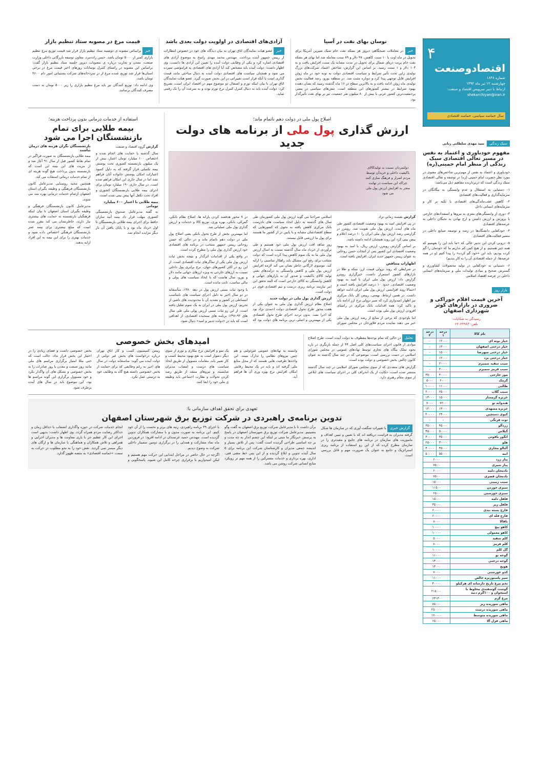۴
اقتصادوصنعت
شماره ۱۸۴۸
چهارشنبه ۱۲ تیر ماه ۱۳۹۲
ارتباط با دبیر سرویس اقتصاد و صنعت:
shekarchiyan@iran.ir
سال حماسه سیاسی، حماسه اقتصادی
سبک زندگی سید مهدی سلطانی رنانی
مفهوم خودباوری و اعتماد به نفس در مسیر تعالی اقتصادی سبک زندگی از منظر امام خمینی(ره)
خودباوری و اعتماد به نفس از مهم‌ترین شاخص‌های معنوی در مورد نظر حضرت امام خمینی (ره) در توسعه و تعالی اقتصادی سبک زندگی است که دربردارنده مفاهیم ذیل می‌باشد:
۱- دستیابی به استقلال و عدم وابستگی به بیگانگان در سرمایه‌گذاری و فعالیت‌های اقتصادی
۲- کاهش عقب‌ماندگی‌های اقتصادی با تکیه بر کار و سرمایه‌های انسانی داخل
۳- دوری از وابستگی‌های مغزی به نیروها و استعدادهای خارجی با پرورش و ارزش داشتن و ارج نهادن به نخبگان داخلی به عرصه‌های اقتصادی
۴- خودکفایی دانشگاه‌ها در رشد و توسعه صنایع داخلی در مسیر فعالیت‌های اقتصادی
۵- درونی کردن این تدبیر عالی که «ما باید این را بفهمیم که همه چیز هستیم، و از هیچ کس کم نداریم ما که خودمان را گم کرده بودیم، باید این «خود گم کرده» را پیدا کنیم (و در همه عرصه‌ها، از جمله اقتصادی آن را به کار بندیم)
۶- دستیابی به خودکفایی در تولید محصولات کشاورزی و گسترش صحیح و بنیادی تولیدات ملی و سرمایه‌های انسانی داخلی در عرصه اقتصاد اسلامی
بازار روز
آخرین قیمت اقلام خوراکی و ضروری در بازارهای کوثر شهرداری اصفهان
رسیدگی به شکایات:
تلفن: ۶۳۰۲۴۹۸۳
| نام کالا | درجه ۱ | درجه ۲ |
| --- | --- | --- |
| خیار بوته ای | ۱۲۰۰۰ | - |
| خیار درختی اصفهان | ۱۳۰۰۰ | - |
| خیار درختی شهرضا | ۱۵۰۰۰ | - |
| خیار درختی یزد | ۱۲۰۰۰ | - |
| سیب سفید سمیرم | ۲۰۰۰۰ | - |
| سیب قرمز سمیرم | ۳۰۰۰۰ | - |
| موز خارجی | ۴۰۰۰۰ | ۳۷۰۰۰ |
| گرمک | ۶۰۰۰ | ۵۰۰۰ |
| طالبی | ۱۱۰۰۰ | ۱۰۰۰۰ |
| سیب گلاب | ۲۵۰۰۰ | ۲۰۰۰۰ |
| خربزه گرمسار | ۱۵۰۰۰ | ۱۳۰۰۰ |
| هندوانه نو | ۷۲۰۰ | ۷۰۰۰ |
| خربزه مشهدی | ۱۳۰۰۰ | ۱۲۰۰۰ |
| کیوی دستچین | ۲۴۰۰۰ | ۲۰۰۰۰ |
| توت فرنگی | - | - |
| زردآلو | ۴۵۰۰۰ | ۳۵۰۰۰ |
| گیلاس | ۵۰۰۰۰ | ۴۵۰۰۰ |
| انگور یاقوتی | ۳۵۰۰۰ | ۳۰۰۰۰ |
| هلو | ۳۰۰۰۰ | ۲۵۰۰۰ |
| آلبالو مجاری | ۴۵۰۰۰ | ۴۰۰۰۰ |
| انبه | ۵۵۰۰۰ | ۵۰۰۰۰ |
| پیاز زرد | ۶۰۰۰ | |
| پیاز شیری | ۷۵۰۰ | |
| بادمجان دلمه | ۶۰۰۰ | |
| بادمجان قصری | ۷۵۰۰ | |
| سیب زمینی | ۱۵۰۰۰ | |
| سبزی خوردن | ۱۱۵۰۰ | |
| سبزی خورشتی | ۶۵۰۰ | |
| فلفل دلمه | ۱۵۰۰۰ | |
| فلفل ریز | ۳۵۰۰۰ | |
| قارچ بسته بندی | ۶۰۰۰۰ | |
| قارچ فله ای | ۶۰۰۰۰ | |
| باقالا | ۸۰۰۰ | |
| کاهو پیچ | ۱۰۰۰۰ | |
| کاهو معمولی | ۱۰۰۰۰ | |
| کلم سفید | ۵۰۰۰ | |
| کلم قرمز | ۸۰۰۰ | |
| گل کلم | ۱۰۰۰۰ | |
| گوجه نو | ۱۱۰۰۰ | |
| گوجه درختی | ۱۴۰۰۰ | |
| هویج | ۱۳۰۰۰ | |
| کدو خورشتی | ۷۰۰۰ | |
| شیر پاستوریزه خالص | ۱۱۰۰۰ | |
| تخم مرغ تاریخ دارشانه ای هرکیلو | ۴۰۰۰۰ | |
| گوشت گوسفندی مخلوط با استخوان و ۱۰۰گرم دنبه | ۲۱۸۰۰۰ | |
| مرغ گرم | ۶۳۱۳۰ | |
| ماهی شوریده ریز | ۸۵۰۰۰ | |
| ماهی شوریده درشت | ۲۵۰۰۰۰ | |
| ماهی شوریده متوسط | ۱۷۰۰۰۰ | |
| ماهی قزل آلا | ۶۵۰۰۰ | |
نوسان بهای نفت در آسیا
خبر در معاملات صبحگاهی دیروز هر بشکه نفت خام سبک شیرین آمریکا برای تحویل در ماه اوت با ۱۰ سنت کاهش، ۹۷ دلار و ۸۹ سنت معامله شد اما بهای هر بشکه نفت خام برنت دریای شمال برای تحویل در مدت مشابه یک سنت افزایش یافت و به ۱۰۳ دلار و ۱ سنت رسید. بر اساس این گزارش، شاخص اعتماد شرکت‌های بزرگ تولیدی ژاپن تحت تأثیر شرایط و سیاست اقتصادی دولت به نوبه خود در ماه ژوئن افزایش قابل توجهی پیدا کرد و دوباره مثبت شد. در منطقه یورو، رشد فعالیت بخش تولیدی ماه ژوئن ادامه یافت و به بالاترین سطح در ۱۶ ماه گذشته رسید که نشان دهنده بهبود شرایط در بیشتر کشورهای این منطقه است. تنش‌های سیاسی در مصر، پرجمعیت‌ترین کشور عربی با بیش از ۸۰ میلیون نفر جمعیت، نیز بر بهای نفت تأثیرگذار بود.
آزادی‌های اقتصادی در اولویت دولت بعدی باشد
خبر عضو هیات نمایندگان اتاق تهران به بیان دیدگاه های خود در خصوص انتظارات از رییس جمهور آینده پرداخت. مهندس محمد مهدی راسخ به موضوع آزادی های اقتصادی اشاره کرد و یکی از وظایف دولت آینده را تعیین این آزادی ها دانست. وی اظهار داشت: دولت آینده باید مشخص کند آیا آزادی های اقتصادی به فراموشی سپرده می شود و همچنان سیاست های اقتصادی دولت آینده به دنبال مباحثی مانند قیمت گذاری است یا آنکه قرار است تغییراتی در این بخش صورت گیرد. عضو هیات نمایندگان اتاق تهران با بیان اینکه تورم و اشتغال دو موضوع مهم در اقتصاد ایران است، تصریح کرد: دولت آینده باید به دنبال کنترل کنترل نرخ تورم بوده و به سرعت آن را تک رقمی نماید.
قیمت مرغ در مصوبه ستاد تنظیم بازار
خبر براساس مصوبه ی دوشنبه ستاد تنظیم بازار قرار شد قیمت توزیع مرغ تنظیم بازاری کمتر از ۵۰۰۰ تومان باشد. حسن راددمرد، معاون توسعه بازرگانی داخلی وزارت صنعت، معدن و تجارت درباره ی مصوبات دیروز جلسه ستاد تنظیم بازار گفت: براساس این مصوبه در راستای کنترل نوسانات روزهای اخیر قیمت مرغ در برخی استان‌ها قرار شد توزیع عمده مرغ از در سردخانه‌های شرکت پشتیبانی امور دام ۴۶۰۰ تومان باشد.
وی ادامه داد: توزیع کنندگان نیز باید مرغ تنظیم بازاری را زیر ۵۰۰۰ تومان به دست مصرف کنندگان برسانند.
اصلاح پول ملی در دولت دهم ناتمام ماند؛
ارزش گذاری پول ملی از برنامه های دولت جدید
دولتمردان نسبت به تولیدکالای باکیفیت داخلی و خریدآن توسط مردم اصرار و فرهنگ سازی کنند چراکه این سیاست در نهایت منجر به افزایش ارزش پول ملی می شود
گزارش نفیسه زمانی نژاد
در پی افزایش امید به بهبود وضعیت اقتصادی کشور طی ماه های آینده، ارزش پول ملی تقویت شد. رویترز در گزارشی رشد ارزش پول ملی ایران را ۱۰ درصد اعلام و پیش بینی کرد این روند همچنان ادامه داشته باشد.
بر اساس گزارش رویترز، ارزش ریال، با امید به بهبود وضعیت اقتصادی این کشور پس از انتخاب حسن روحانی به عنوان رییس جمهور جدید ایران، افزایش یافته است.
اظهارات متناقض
در شرایطی که روند نزولی قیمت ارز، سکه و طلا در بازارهای کشور استمرار داشت، خبرگزاری رویترز گزارش داد: ارزش پول ملی ایران با امید به بهبود وضعیت اقتصادی، حدود ۱۰ درصد افزایش یافته است و احتمالا روند افزایشی ارزش پول ملی ایران ادامه خواهد داشت. در همین ارتباط، بهمنی، رییس کل بانک مرکزی نیز اظهار امیدواری کرد که سیر نزولی نرخ ارز ادامه یابد و تاکید کرد: همه اقدامات بانک مرکزی در راستای افزودن ارزش پول ملی بوده است.
اما باوجودی که برخی از منابع از رشد ارزش پول ملی خبر می دهند نماینده مردم فلاورجان در مجلس شورای اسلامی صراحتا می گوید ارزش پول ملی کشورمان طی سال های گذشته به دلیل اتخاذ سیاست های نادرست بانک مرکزی کاهش یافته به نحوی که کشورهایی که سطح اقتصادشان مشابه و یا پایین تر از کشور ما هستند برای پول ما ارزشی قایل نیستند.
روز شاهد افت ارزش پول ملی خود هستیم و طی برآوردی از خرداد ماه سال گذشته نسبت به اسال ارزش پول ملی ما به یک سوم کاهش پیدا کرده است که دولت منتخب برای رفع این مشکل باید راهکار مناسبی را ارایه کند. موسوی لارگانی خاطر نشان می کند لازمه افزایش ارزش پول ملی و کاهش وابستگی به درآمدهای نفتی تولید کالای باکیفیت و صدور آن به بازارهای جهانی و کاهش وابستگی به کالای خارجی است که البته تحقق این امر نیازمند برنامه ریزی درست و تیم اقتصادی قوی در دولت است.
ارزش گذاری پول ملی در دولت جدید
اصلاح نظام ارزش گذاری پول ملی به عنوان یکی از هفت محور طرح تحول اقتصادی دولت احمدی نژاد بود که اجرا نشد. بدون تردید اجرای طرح تحول اقتصادی یکی از مهمترین و اصلی ترین برنامه های دولت بود که در ۷ محور هدفمند کردن یارانه ها، اصلاح نظام بانکی، گمرکی، بانکی، بهره وری، توزیع کالا و خدمات و ارزش گذاری پول ملی عملیاتی شد.
اما مهمترین بخش از طرح تحول بانکی یعنی اصلاح پول ملی در دولت دهم ناتمام ماند و در حالی که حسن روحانی رییس جمهور منتخب در برنامه های اقتصادی خود ارزش گذاری پول ملی را مطرح کرده است.
در واقع یکی از اقدامات اثرگذار و نتیجه بخش ثبات ارزش پول ملی یکی از نماگرهای ثبات اقتصادی است. از این رو در اکثر کشورهای جهان، نرخ برابری پول داخلی نسبت به ارزهای خارجی به ویژه ارزهای جهانی مانند دلار و یورو، سال هاست که با اتخاذ سیاست های پولی و مالی مناسب، ثابت مانده است.
با وجود ثبات نسبی ارزش پول در دهه ۱۳۸۰، متأسفانه در دو سال اخیر به دلیل اجرای سیاست های نامناسب انبساطی در کشور و تشدید آن با محدودیت های ناشی از تحریم، ارزش پول ملی در ایران به یک سوم تقلیل یافته است. از این رو ثبات نسبی ارزش پولی ملی طی سال های ۹۲-۱۳۹۶ برنامه های سنجیده اقتصادی، از اهدافی است که باید در «دولت تدبیر و امید» دنبال شود.
استفاده از خدمات درمانی بدون پرداخت هزینه؛
بیمه طلایی برای تمام بازنشستگان اجرا می شود
گزارش گروه اقتصاد و صنعت
سال گذشته با حمایت های انجام شده و اختصاص ۱۰۰ میلیارد تومان اعتبار، بیش از یک میلیون بازنشسته کشوری تحت پوشش بیمه تکمیلی قرار گرفته که به دلیل کمبود اعتبارات امکان پوشش خانواده آنان فراهم نشد اما در سال جاری این امکان فراهم شده است. در سال جاری ۱۹۰ میلیارد تومان برای اجرای بیمه طلایی بازنشستگان کشوری و افراد تحت تکفل آنها پیش بینی شده است.
بیمه طلایی با اعتبار ۶۰۰ میلیارد تومانی
به گفته مدیرعامل صندوق بازنشستگی کشوری مهلت قرار داد بیمه آتیه سازان حافظ برای اجرای بیمه طلایی بازنشستگان تا اول خرداد ماه بود و با پایان یافتن آن بار دیگر مزایده انجام شد.
بازنشستگان نگران هزینه های درمان نباشند
بیمه طلایی بازنشستگان به صورت فراگیر در تمام نقاط کشور قبل از سال ۹۱ آغاز شد و از مزیت های این بیمه این است که بازنشسته بدون پرداخت هیچ گونه هزینه ای از تمام خدمات درمانی استفاده می کند.
همچنین مجید روستایی مدیرعامل کانون بازنشستگان فرهنگی و وظیفه بگیران استان اصفهان ازتمام خدمات درمانی بهره مند می شوند.
مدیرعامل کانون بازنشستگان فرهنگی و وظیفه بگیران استان اصفهان با بیان اینکه فرهنگیان بازنشسته به حمایت های بیشتری نیاز دارند، خاطرنشان می کند مقرر شده است که مبلغ بیشتری برای بیمه عمر بازنشستگان فرهنگی اختصاص داده شود و خدمات بهتری را برای این بیمه به این افراد ارایه بدهند.
تحلیل در حالی که تمام توجه‌ها معطوف به دولت آینده است، طرح اصلاح موادی از قانون اجرای سیاست‌های کلی اصل ۴۴ از جمله بازنگری در باره نحوه تملک بنگاه های تجاری توسط نهادهای عمومی در مجلس شورای اسلامی در دست بررسی است. موضوعی که در چند سال گذشته به عنوان کانون چالش بخش خصوصی و دولت بوده است.
گزارش های متعددی که از سوی مجلس شورای اسلامی در چند سال گذشته منتشر شده است، حکایت از یک انحراف کلی در اجرای سیاست های ابلاغی از سوی مقام رهبری دارد.
امیدهای بخش خصوصی
وابسته به نهادهای عمومی غیردولتی و هم چنین نیروهای نظامی را تدارک ببینند. این واحدها ظرفیت هایی هستند که از محل منابع ملی گرفته اند و باید در یک محیط رقابتی امکان افزایش نرخ بهره وری آن ها فراهم آید.
یک سو و افزایش نرخ بیکاری و تورم از سوی دیگر دشوار است به نفع بهبود محیط کسب و کار تعبیر یابد. مقامات مسوول از طریق اتخاذ سیاست های درست و انتصاب مدیران شایسته، و نیروهای منتقد از طریق رصد کردن تحولات و نظارت اجتماعی باید وظیفه ی ملی خود را ایفا کنند.
رییس کمیسیون کسب و کار اتاق تهران درباره درخواست های بخش غیر دولتی از دولت آینده می گوید: متاسفانه دولت در سال های اخیر به رغم وظایفی که برای حمایت از بخش خصوصی داشته هیچ گاه به وظایف خود به درستی عمل نکرد.
بخش خصوصی داشت و فضای زیادی را در اختیار این بخش قرار نداد. جالب است که حتی مثلا امتیاز برگزاری مراسم های ملی مانند روز صنعت و معدن یا روز صادرات را به بخش خصوصی و تشکل های آن واگذار نکرد و خود مسوول برگزاری این گونه مراسم ها بود. این موضوع باید در سال های آینده برطرف شود.
تعهدی برای تحقق اهداف سازمانی با:
تدوین برنامه‌ی راهبردی در شرکت توزیع برق شهرستان اصفهان
گزارش خبری با تغییرات شگفت آوری که در سازمان ها شکل گرفته مدیران به فراست دریافته اند که با تعیین و تبیین اهداف و ماموریت های سازمان در برنامه های جامع و مفیدتری را در سازمان مطرح کرده که از این رو استفاده از برنامه ریزی استراتژیک و جامع به عنوان یک ضرورت مهم و قابل بررسی است.
برآن داشت تا با مدیرعامل شرکت توزیع برق اصفهان به گفت وگو بنشینیم. مدیرعامل شرکت توزیع برق شهرستان اصفهان در پاسخ به پرسش خبرنگار ما مبنی بر اینکه این چشم انداز به چه مدت و بر چه اساسی طراحی گردیده است گفت: پس از تلاش بسیار و اندیشه جمعی مدیران و کارشناسان شرکت این برنامه برای ۵ سال آینده تدوین و ابلاغ گردیده و از این پس خط مشی فنی، اداری، بهره برداری و خدمات مشترکین را از همه مهم تر رویکرد منابع انسانی شرکت روشن می باشد.
با اجرای ۳۹ برنامه راهبردی، رتبه های برتر و نخست را از آن خود کنیم. این برنامه به صورت مدون و با مشارکت همکاران تدوین گردیده است. مهندس حمید عزتمندان در ادامه افزود: در فروردین ماه نماد مشارکت و همدلی را در برگزاری دومین سمینار داخلی شرکت به وضوح دیدیم.
اگرچه در حال حاضر در مراحل ابتدایی این حرکت مهم هستیم و لیکن امیدواریم با برقراری چرخه کامل این شیوه، پاسخگویی و انجام خدمات شرکت در حوزه واگذاری انشعاب با حداقل زمان و حداکثر رضایت مردم همراه گردد. وی اظهار داشت: بدیهی است اجرای این کار عظیم جز با یاری معاونت ها و مدیران اجرایی و همراهی و تلاش همکاران و هماهنگی با سازمان ها و ارگان های دیگر میسر نمی گردید. نقش خود را به نحو مطلوب در حرکت به سمت «حماسه اقتصادی» به منصه ظهور گذارد.